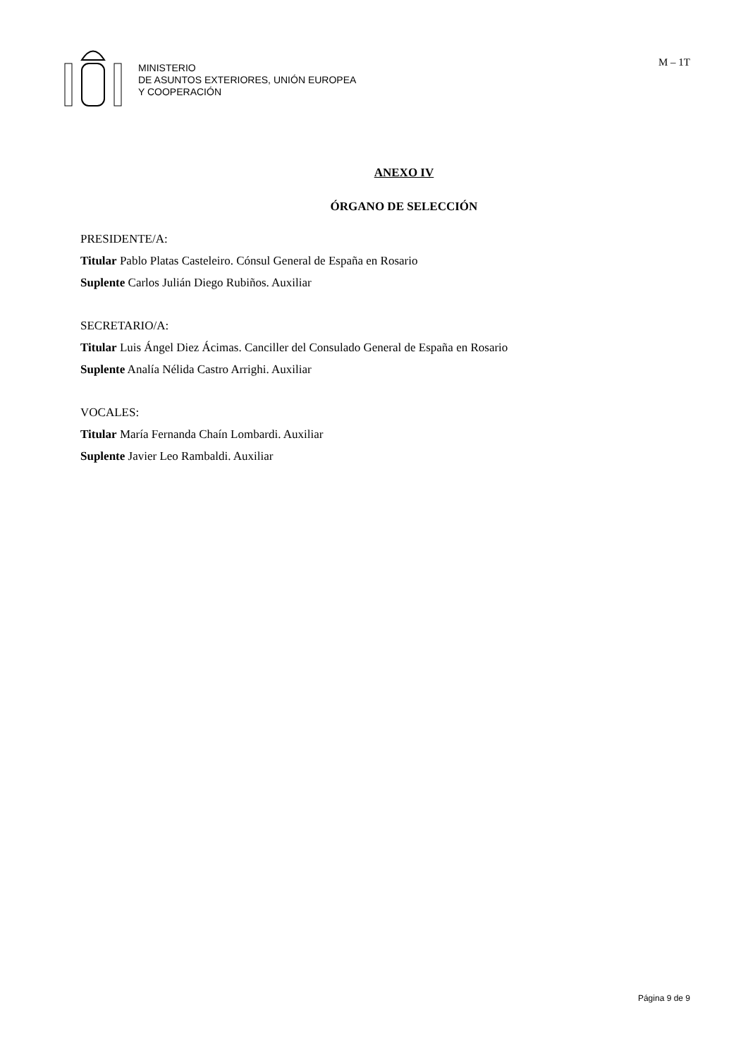MINISTERIO
DE ASUNTOS EXTERIORES, UNIÓN EUROPEA
Y COOPERACIÓN
M – 1T
ANEXO IV
ÓRGANO DE SELECCIÓN
PRESIDENTE/A:
Titular Pablo Platas Casteleiro. Cónsul General de España en Rosario
Suplente Carlos Julián Diego Rubiños. Auxiliar
SECRETARIO/A:
Titular Luis Ángel Diez Ácimas. Canciller del Consulado General de España en Rosario
Suplente Analía Nélida Castro Arrighi. Auxiliar
VOCALES:
Titular María Fernanda Chaín Lombardi. Auxiliar
Suplente Javier Leo Rambaldi. Auxiliar
Página 9 de 9